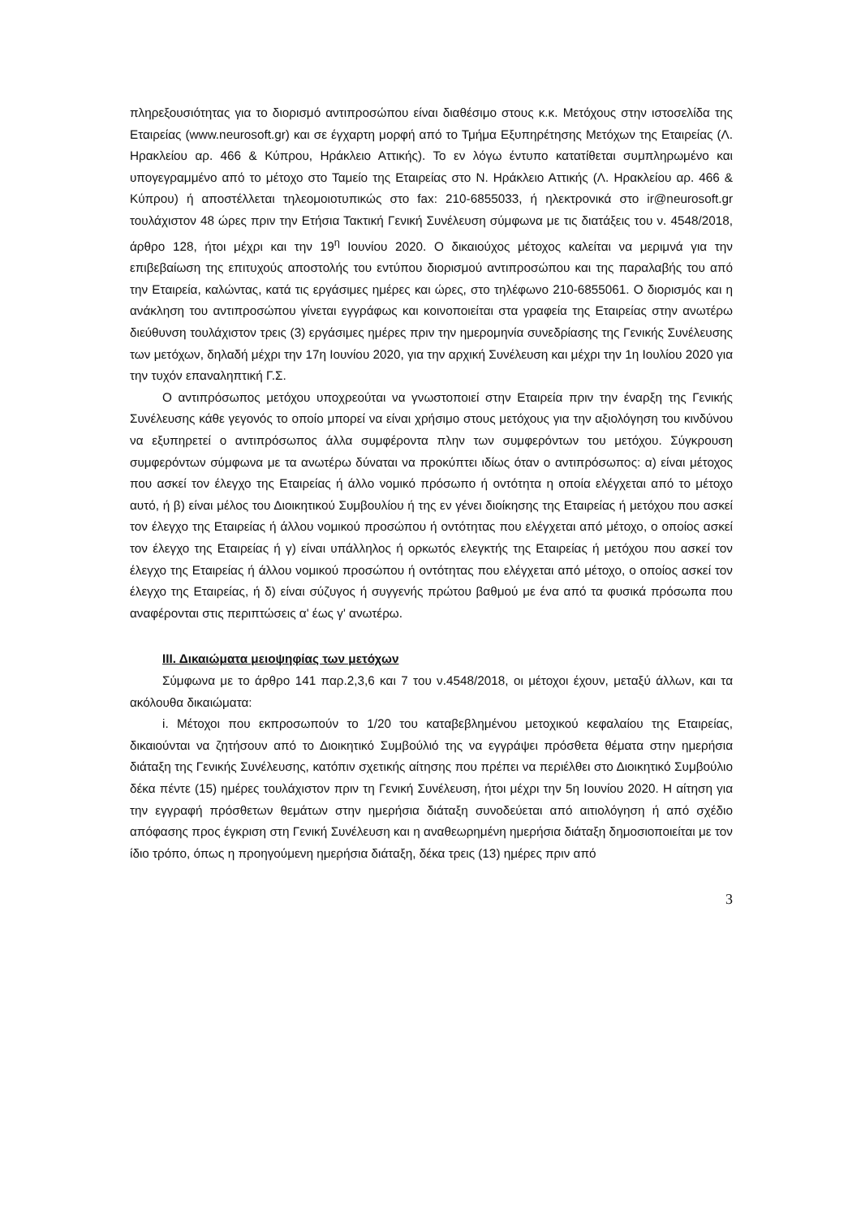πληρεξουσιότητας για το διορισμό αντιπροσώπου είναι διαθέσιμο στους κ.κ. Μετόχους στην ιστοσελίδα της Εταιρείας (www.neurosoft.gr) και σε έγχαρτη μορφή από το Τμήμα Εξυπηρέτησης Μετόχων της Εταιρείας (Λ. Ηρακλείου αρ. 466 & Κύπρου, Ηράκλειο Αττικής). Το εν λόγω έντυπο κατατίθεται συμπληρωμένο και υπογεγραμμένο από το μέτοχο στο Ταμείο της Εταιρείας στο Ν. Ηράκλειο Αττικής (Λ. Ηρακλείου αρ. 466 & Κύπρου) ή αποστέλλεται τηλεομοιοτυπικώς στο fax: 210-6855033, ή ηλεκτρονικά στο ir@neurosoft.gr τουλάχιστον 48 ώρες πριν την Ετήσια Τακτική Γενική Συνέλευση σύμφωνα με τις διατάξεις του ν. 4548/2018, άρθρο 128, ήτοι μέχρι και την 19<sup>η</sup> Ιουνίου 2020. Ο δικαιούχος μέτοχος καλείται να μεριμνά για την επιβεβαίωση της επιτυχούς αποστολής του εντύπου διορισμού αντιπροσώπου και της παραλαβής του από την Εταιρεία, καλώντας, κατά τις εργάσιμες ημέρες και ώρες, στο τηλέφωνο 210-6855061. Ο διορισμός και η ανάκληση του αντιπροσώπου γίνεται εγγράφως και κοινοποιείται στα γραφεία της Εταιρείας στην ανωτέρω διεύθυνση τουλάχιστον τρεις (3) εργάσιμες ημέρες πριν την ημερομηνία συνεδρίασης της Γενικής Συνέλευσης των μετόχων, δηλαδή μέχρι την 17η Ιουνίου 2020, για την αρχική Συνέλευση και μέχρι την 1η Ιουλίου 2020 για την τυχόν επαναληπτική Γ.Σ.
Ο αντιπρόσωπος μετόχου υποχρεούται να γνωστοποιεί στην Εταιρεία πριν την έναρξη της Γενικής Συνέλευσης κάθε γεγονός το οποίο μπορεί να είναι χρήσιμο στους μετόχους για την αξιολόγηση του κινδύνου να εξυπηρετεί ο αντιπρόσωπος άλλα συμφέροντα πλην των συμφερόντων του μετόχου. Σύγκρουση συμφερόντων σύμφωνα με τα ανωτέρω δύναται να προκύπτει ιδίως όταν ο αντιπρόσωπος: α) είναι μέτοχος που ασκεί τον έλεγχο της Εταιρείας ή άλλο νομικό πρόσωπο ή οντότητα η οποία ελέγχεται από το μέτοχο αυτό, ή β) είναι μέλος του Διοικητικού Συμβουλίου ή της εν γένει διοίκησης της Εταιρείας ή μετόχου που ασκεί τον έλεγχο της Εταιρείας ή άλλου νομικού προσώπου ή οντότητας που ελέγχεται από μέτοχο, ο οποίος ασκεί τον έλεγχο της Εταιρείας ή γ) είναι υπάλληλος ή ορκωτός ελεγκτής της Εταιρείας ή μετόχου που ασκεί τον έλεγχο της Εταιρείας ή άλλου νομικού προσώπου ή οντότητας που ελέγχεται από μέτοχο, ο οποίος ασκεί τον έλεγχο της Εταιρείας, ή δ) είναι σύζυγος ή συγγενής πρώτου βαθμού με ένα από τα φυσικά πρόσωπα που αναφέρονται στις περιπτώσεις α' έως γ' ανωτέρω.
ΙΙΙ. Δικαιώματα μειοψηφίας των μετόχων
Σύμφωνα με το άρθρο 141 παρ.2,3,6 και 7 του ν.4548/2018, οι μέτοχοι έχουν, μεταξύ άλλων, και τα ακόλουθα δικαιώματα:
i. Μέτοχοι που εκπροσωπούν το 1/20 του καταβεβλημένου μετοχικού κεφαλαίου της Εταιρείας, δικαιούνται να ζητήσουν από το Διοικητικό Συμβούλιό της να εγγράψει πρόσθετα θέματα στην ημερήσια διάταξη της Γενικής Συνέλευσης, κατόπιν σχετικής αίτησης που πρέπει να περιέλθει στο Διοικητικό Συμβούλιο δέκα πέντε (15) ημέρες τουλάχιστον πριν τη Γενική Συνέλευση, ήτοι μέχρι την 5η Ιουνίου 2020. Η αίτηση για την εγγραφή πρόσθετων θεμάτων στην ημερήσια διάταξη συνοδεύεται από αιτιολόγηση ή από σχέδιο απόφασης προς έγκριση στη Γενική Συνέλευση και η αναθεωρημένη ημερήσια διάταξη δημοσιοποιείται με τον ίδιο τρόπο, όπως η προηγούμενη ημερήσια διάταξη, δέκα τρεις (13) ημέρες πριν από
3